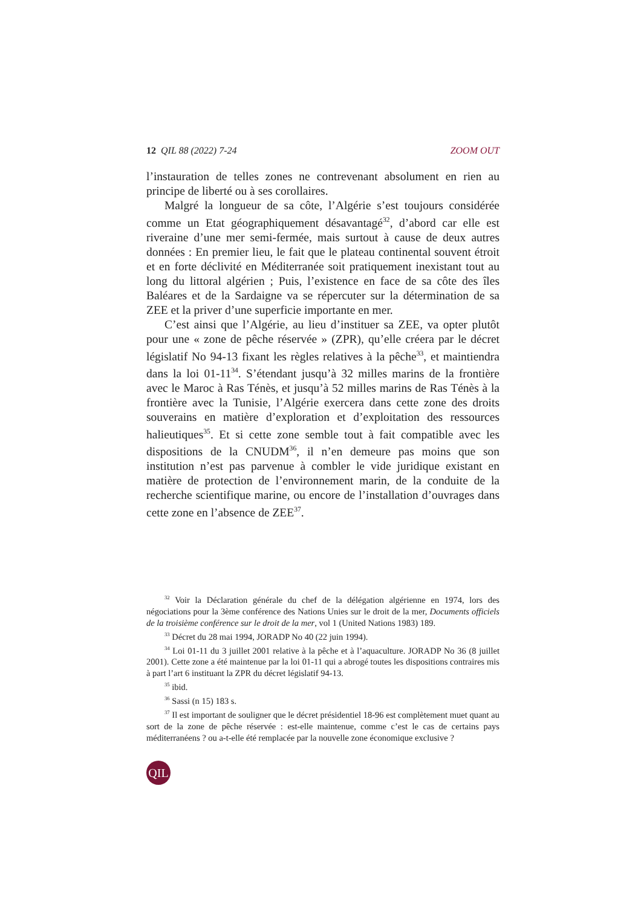12 QIL 88 (2022) 7-24 ZOOM OUT
l’instauration de telles zones ne contrevenant absolument en rien au principe de liberté ou à ses corollaires.
Malgré la longueur de sa côte, l’Algérie s’est toujours considérée comme un Etat géographiquement désavantagé<sup>32</sup>, d’abord car elle est riveraine d’une mer semi-fermée, mais surtout à cause de deux autres données : En premier lieu, le fait que le plateau continental souvent étroit et en forte déclivité en Méditerranée soit pratiquement inexistant tout au long du littoral algérien ; Puis, l’existence en face de sa côte des îles Baléares et de la Sardaigne va se répercuter sur la détermination de sa ZEE et la priver d’une superficie importante en mer.
C’est ainsi que l’Algérie, au lieu d’instituer sa ZEE, va opter plutôt pour une « zone de pêche réservée » (ZPR), qu’elle créera par le décret législatif No 94-13 fixant les règles relatives à la pêche<sup>33</sup>, et maintiendra dans la loi 01-11<sup>34</sup>. S’étendant jusqu’à 32 milles marins de la frontière avec le Maroc à Ras Ténès, et jusqu’à 52 milles marins de Ras Ténès à la frontière avec la Tunisie, l’Algérie exercera dans cette zone des droits souverains en matière d’exploration et d’exploitation des ressources halieutiques<sup>35</sup>. Et si cette zone semble tout à fait compatible avec les dispositions de la CNUDM<sup>36</sup>, il n’en demeure pas moins que son institution n’est pas parvenue à combler le vide juridique existant en matière de protection de l’environnement marin, de la conduite de la recherche scientifique marine, ou encore de l’installation d’ouvrages dans cette zone en l’absence de ZEE<sup>37</sup>.
<sup>32</sup> Voir la Déclaration générale du chef de la délégation algérienne en 1974, lors des négociations pour la 3ème conférence des Nations Unies sur le droit de la mer, Documents officiels de la troisième conférence sur le droit de la mer, vol 1 (United Nations 1983) 189.
<sup>33</sup> Décret du 28 mai 1994, JORADP No 40 (22 juin 1994).
<sup>34</sup> Loi 01-11 du 3 juillet 2001 relative à la pêche et à l’aquaculture. JORADP No 36 (8 juillet 2001). Cette zone a été maintenue par la loi 01-11 qui a abrogé toutes les dispositions contraires mis à part l’art 6 instituant la ZPR du décret législatif 94-13.
<sup>35</sup> ibid.
<sup>36</sup> Sassi (n 15) 183 s.
<sup>37</sup> Il est important de souligner que le décret présidentiel 18-96 est complètement muet quant au sort de la zone de pêche réservée : est-elle maintenue, comme c’est le cas de certains pays méditerranéens ? ou a-t-elle été remplacée par la nouvelle zone économique exclusive ?
QIL